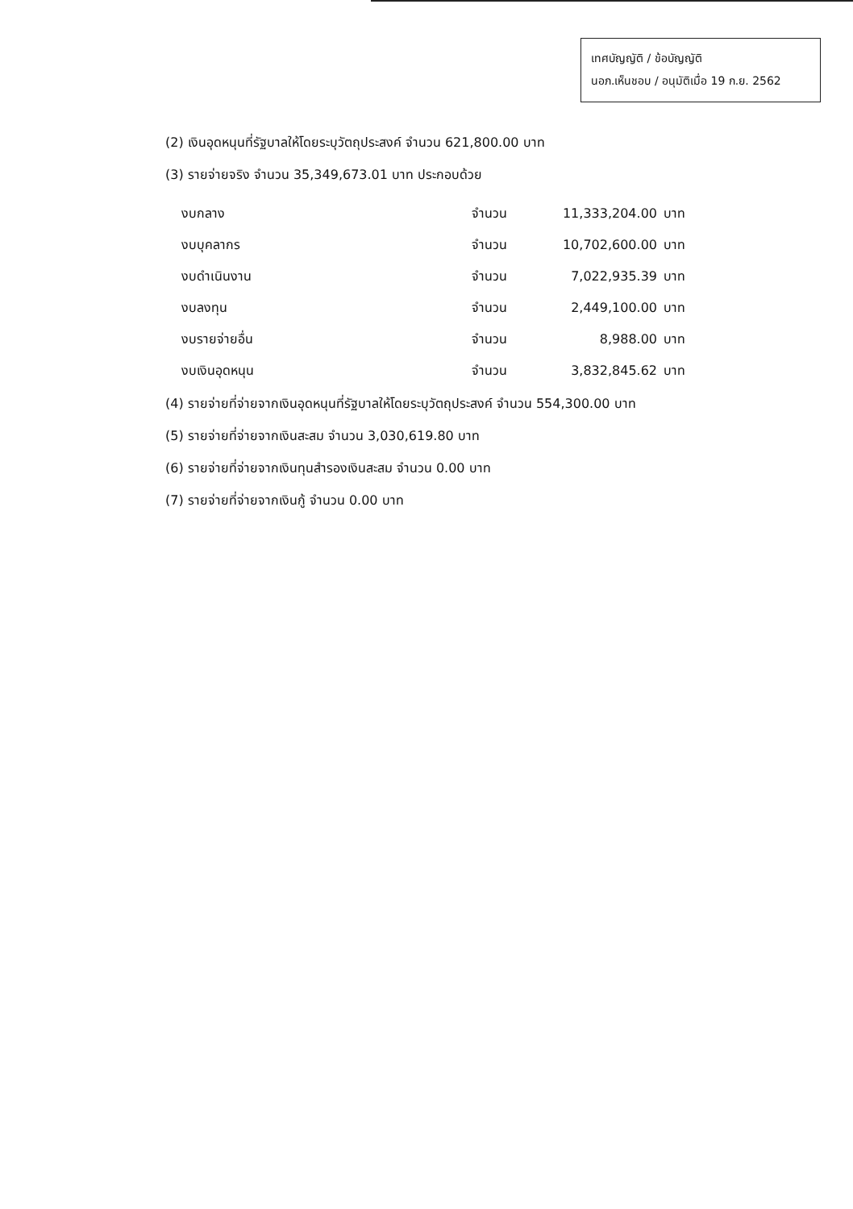เทศบัญญัติ / ข้อบัญญัติ
นอภ.เห็นชอบ / อนุมัติเมื่อ 19 ก.ย. 2562
(2) เงินอุดหนุนที่รัฐบาลให้โดยระบุวัตถุประสงค์ จำนวน 621,800.00 บาท
(3) รายจ่ายจริง จำนวน 35,349,673.01 บาท ประกอบด้วย
| งบกลาง | จำนวน | 11,333,204.00 | บาท |
| งบบุคลากร | จำนวน | 10,702,600.00 | บาท |
| งบดำเนินงาน | จำนวน | 7,022,935.39 | บาท |
| งบลงทุน | จำนวน | 2,449,100.00 | บาท |
| งบรายจ่ายอื่น | จำนวน | 8,988.00 | บาท |
| งบเงินอุดหนุน | จำนวน | 3,832,845.62 | บาท |
(4) รายจ่ายที่จ่ายจากเงินอุดหนุนที่รัฐบาลให้โดยระบุวัตถุประสงค์ จำนวน 554,300.00 บาท
(5) รายจ่ายที่จ่ายจากเงินสะสม จำนวน 3,030,619.80 บาท
(6) รายจ่ายที่จ่ายจากเงินทุนสำรองเงินสะสม จำนวน 0.00 บาท
(7) รายจ่ายที่จ่ายจากเงินกู้ จำนวน 0.00 บาท